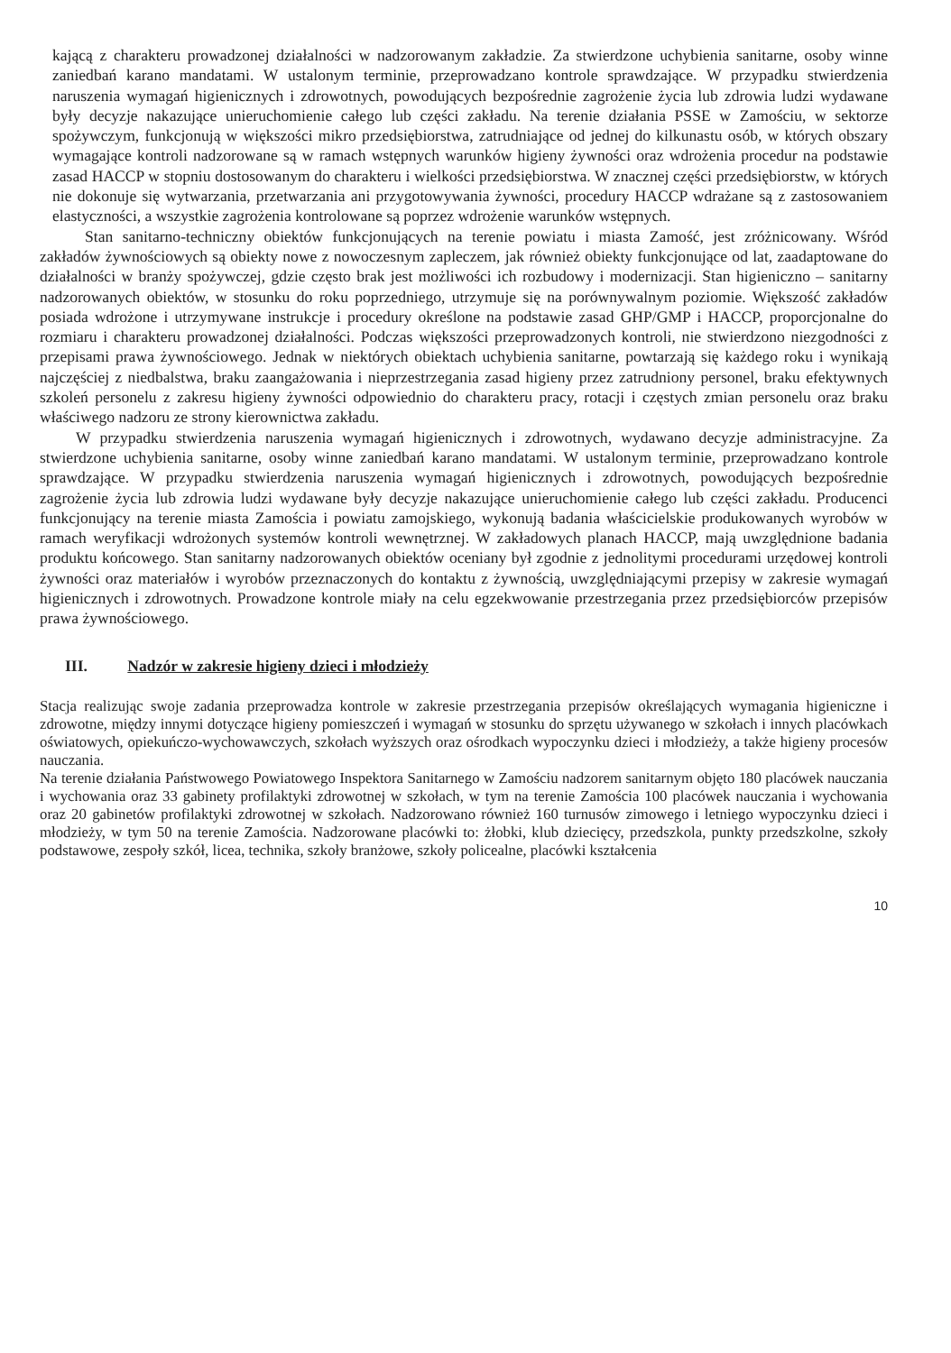kającą z charakteru prowadzonej działalności w nadzorowanym zakładzie. Za stwierdzone uchybienia sanitarne, osoby winne zaniedbań karano mandatami. W ustalonym terminie, przeprowadzano kontrole sprawdzające. W przypadku stwierdzenia naruszenia wymagań higienicznych i zdrowotnych, powodujących bezpośrednie zagrożenie życia lub zdrowia ludzi wydawane były decyzje nakazujące unieruchomienie całego lub części zakładu. Na terenie działania PSSE w Zamościu, w sektorze spożywczym, funkcjonują w większości mikro przedsiębiorstwa, zatrudniające od jednej do kilkunastu osób, w których obszary wymagające kontroli nadzorowane są w ramach wstępnych warunków higieny żywności oraz wdrożenia procedur na podstawie zasad HACCP w stopniu dostosowanym do charakteru i wielkości przedsiębiorstwa. W znacznej części przedsiębiorstw, w których nie dokonuje się wytwarzania, przetwarzania ani przygotowywania żywności, procedury HACCP wdrażane są z zastosowaniem elastyczności, a wszystkie zagrożenia kontrolowane są poprzez wdrożenie warunków wstępnych.
Stan sanitarno-techniczny obiektów funkcjonujących na terenie powiatu i miasta Zamość, jest zróżnicowany. Wśród zakładów żywnościowych są obiekty nowe z nowoczesnym zapleczem, jak również obiekty funkcjonujące od lat, zaadaptowane do działalności w branży spożywczej, gdzie często brak jest możliwości ich rozbudowy i modernizacji. Stan higieniczno – sanitarny nadzorowanych obiektów, w stosunku do roku poprzedniego, utrzymuje się na porównywalnym poziomie. Większość zakładów posiada wdrożone i utrzymywane instrukcje i procedury określone na podstawie zasad GHP/GMP i HACCP, proporcjonalne do rozmiaru i charakteru prowadzonej działalności. Podczas większości przeprowadzonych kontroli, nie stwierdzono niezgodności z przepisami prawa żywnościowego. Jednak w niektórych obiektach uchybienia sanitarne, powtarzają się każdego roku i wynikają najczęściej z niedbalstwa, braku zaangażowania i nieprzestrzegania zasad higieny przez zatrudniony personel, braku efektywnych szkoleń personelu z zakresu higieny żywności odpowiednio do charakteru pracy, rotacji i częstych zmian personelu oraz braku właściwego nadzoru ze strony kierownictwa zakładu.
W przypadku stwierdzenia naruszenia wymagań higienicznych i zdrowotnych, wydawano decyzje administracyjne. Za stwierdzone uchybienia sanitarne, osoby winne zaniedbań karano mandatami. W ustalonym terminie, przeprowadzano kontrole sprawdzające. W przypadku stwierdzenia naruszenia wymagań higienicznych i zdrowotnych, powodujących bezpośrednie zagrożenie życia lub zdrowia ludzi wydawane były decyzje nakazujące unieruchomienie całego lub części zakładu. Producenci funkcjonujący na terenie miasta Zamościa i powiatu zamojskiego, wykonują badania właścicielskie produkowanych wyrobów w ramach weryfikacji wdrożonych systemów kontroli wewnętrznej. W zakładowych planach HACCP, mają uwzględnione badania produktu końcowego. Stan sanitarny nadzorowanych obiektów oceniany był zgodnie z jednolitymi procedurami urzędowej kontroli żywności oraz materiałów i wyrobów przeznaczonych do kontaktu z żywnością, uwzględniającymi przepisy w zakresie wymagań higienicznych i zdrowotnych. Prowadzone kontrole miały na celu egzekwowanie przestrzegania przez przedsiębiorców przepisów prawa żywnościowego.
III. Nadzór w zakresie higieny dzieci i młodzieży
Stacja realizując swoje zadania przeprowadza kontrole w zakresie przestrzegania przepisów określających wymagania higieniczne i zdrowotne, między innymi dotyczące higieny pomieszczeń i wymagań w stosunku do sprzętu używanego w szkołach i innych placówkach oświatowych, opiekuńczo-wychowawczych, szkołach wyższych oraz ośrodkach wypoczynku dzieci i młodzieży, a także higieny procesów nauczania.
Na terenie działania Państwowego Powiatowego Inspektora Sanitarnego w Zamościu nadzorem sanitarnym objęto 180 placówek nauczania i wychowania oraz 33 gabinety profilaktyki zdrowotnej w szkołach, w tym na terenie Zamościa 100 placówek nauczania i wychowania oraz 20 gabinetów profilaktyki zdrowotnej w szkołach. Nadzorowano również 160 turnusów zimowego i letniego wypoczynku dzieci i młodzieży, w tym 50 na terenie Zamościa. Nadzorowane placówki to: żłobki, klub dziecięcy, przedszkola, punkty przedszkolne, szkoły podstawowe, zespoły szkół, licea, technika, szkoły branżowe, szkoły policealne, placówki kształcenia
10